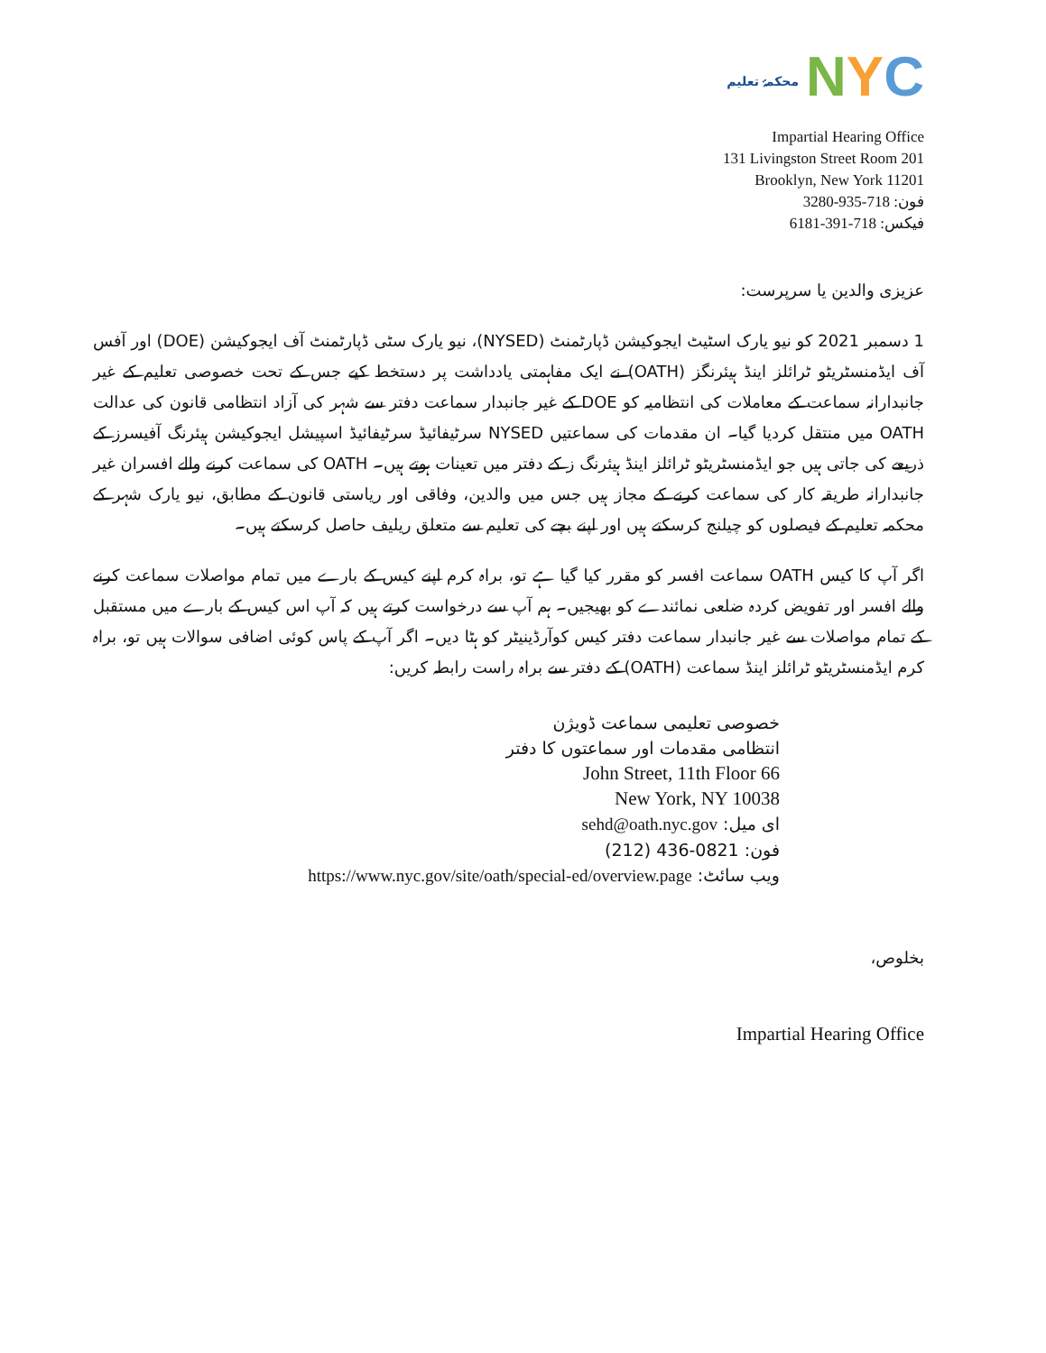محکمۂ تعلیم
N Y C
Impartial Hearing Office
131 Livingston Street Room 201
Brooklyn, New York 11201
فون: 718-935-3280
فیکس: 718-391-6181
عزیزی والدین یا سرپرست:
1 دسمبر 2021 کو نیو یارک اسٹیٹ ایجوکیشن ڈپارٹمنٹ (NYSED)، نیو یارک سٹی ڈپارٹمنٹ آف ایجوکیشن (DOE) اور آفس آف ایڈمنسٹریٹو ٹرائلز اینڈ ہیئرنگز (OATH) نے ایک مفاہمتی یادداشت پر دستخط کیے جس کے تحت خصوصی تعلیم کے غیر جانبدارانہ سماعت کے معاملات کی انتظامیہ کو DOE کے غیر جانبدار سماعت دفتر سے شہر کی آزاد انتظامی قانون کی عدالت OATH میں منتقل کردیا گیا۔ ان مقدمات کی سماعتیں NYSED سرٹیفائیڈ سرٹیفائیڈ اسپیشل ایجوکیشن ہیئرنگ آفیسرز کے ذریعے کی جاتی ہیں جو ایڈمنسٹریٹو ٹرائلز اینڈ ہیئرنگ ز کے دفتر میں تعینات ہوتے ہیں۔ OATH کی سماعت کرنے والے افسران غیر جانبدارانہ طریقہ کار کی سماعت کرنے کے مجاز ہیں جس میں والدین، وفاقی اور ریاستی قانون کے مطابق، نیو یارک شہر کے محکمہ تعلیم کے فیصلوں کو چیلنج کرسکتے ہیں اور اپنے بچے کی تعلیم سے متعلق ریلیف حاصل کرسکتے ہیں۔
اگر آپ کا کیس OATH سماعت افسر کو مقرر کیا گیا ہے تو، براہ کرم اپنے کیس کے بارے میں تمام مواصلات سماعت کرنے والے افسر اور تفویض کردہ ضلعی نمائندے کو بھیجیں۔ ہم آپ سے درخواست کرتے ہیں کہ آپ اس کیس کے بارے میں مستقبل کے تمام مواصلات سے غیر جانبدار سماعت دفتر کیس کوآرڈینیٹر کو ہٹا دیں۔ اگر آپ کے پاس کوئی اضافی سوالات ہیں تو، براہ کرم ایڈمنسٹریٹو ٹرائلز اینڈ سماعت (OATH) کے دفتر سے براہ راست رابطہ کریں:
خصوصی تعلیمی سماعت ڈویژن
انتظامی مقدمات اور سماعتوں کا دفتر
66 John Street, 11th Floor
New York, NY 10038
ای میل: sehd@oath.nyc.gov
فون: (212) 436-0821
ویب سائٹ: https://www.nyc.gov/site/oath/special-ed/overview.page
بخلوص،
Impartial Hearing Office